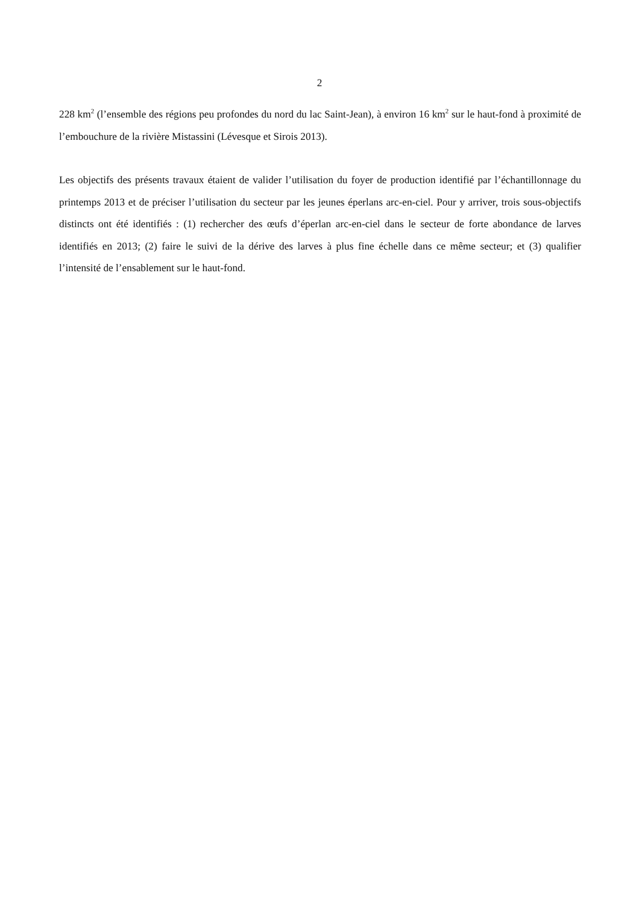2
228 km<sup>2</sup> (l’ensemble des régions peu profondes du nord du lac Saint-Jean), à environ 16 km<sup>2</sup> sur le haut-fond à proximité de l’embouchure de la rivière Mistassini (Lévesque et Sirois 2013).
Les objectifs des présents travaux étaient de valider l’utilisation du foyer de production identifié par l’échantillonnage du printemps 2013 et de préciser l’utilisation du secteur par les jeunes éperlans arc-en-ciel. Pour y arriver, trois sous-objectifs distincts ont été identifiés : (1) rechercher des œufs d’éperlan arc-en-ciel dans le secteur de forte abondance de larves identifiés en 2013; (2) faire le suivi de la dérive des larves à plus fine échelle dans ce même secteur; et (3) qualifier l’intensité de l’ensablement sur le haut-fond.